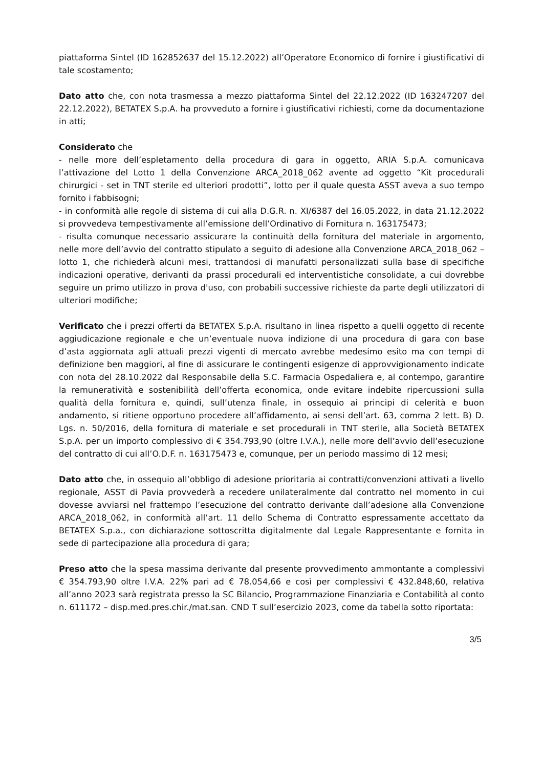piattaforma Sintel (ID 162852637 del 15.12.2022) all’Operatore Economico di fornire i giustificativi di tale scostamento;
Dato atto che, con nota trasmessa a mezzo piattaforma Sintel del 22.12.2022 (ID 163247207 del 22.12.2022), BETATEX S.p.A. ha provveduto a fornire i giustificativi richiesti, come da documentazione in atti;
Considerato che
- nelle more dell’espletamento della procedura di gara in oggetto, ARIA S.p.A. comunicava l’attivazione del Lotto 1 della Convenzione ARCA_2018_062 avente ad oggetto “Kit procedurali chirurgici - set in TNT sterile ed ulteriori prodotti”, lotto per il quale questa ASST aveva a suo tempo fornito i fabbisogni;
- in conformità alle regole di sistema di cui alla D.G.R. n. XI/6387 del 16.05.2022, in data 21.12.2022 si provvedeva tempestivamente all’emissione dell’Ordinativo di Fornitura n. 163175473;
- risulta comunque necessario assicurare la continuità della fornitura del materiale in argomento, nelle more dell’avvio del contratto stipulato a seguito di adesione alla Convenzione ARCA_2018_062 – lotto 1, che richiederà alcuni mesi, trattandosi di manufatti personalizzati sulla base di specifiche indicazioni operative, derivanti da prassi procedurali ed interventistiche consolidate, a cui dovrebbe seguire un primo utilizzo in prova d'uso, con probabili successive richieste da parte degli utilizzatori di ulteriori modifiche;
Verificato che i prezzi offerti da BETATEX S.p.A. risultano in linea rispetto a quelli oggetto di recente aggiudicazione regionale e che un’eventuale nuova indizione di una procedura di gara con base d’asta aggiornata agli attuali prezzi vigenti di mercato avrebbe medesimo esito ma con tempi di definizione ben maggiori, al fine di assicurare le contingenti esigenze di approvvigionamento indicate con nota del 28.10.2022 dal Responsabile della S.C. Farmacia Ospedaliera e, al contempo, garantire la remuneratività e sostenibilità dell’offerta economica, onde evitare indebite ripercussioni sulla qualità della fornitura e, quindi, sull’utenza finale, in ossequio ai principi di celerità e buon andamento, si ritiene opportuno procedere all’affidamento, ai sensi dell’art. 63, comma 2 lett. B) D. Lgs. n. 50/2016, della fornitura di materiale e set procedurali in TNT sterile, alla Società BETATEX S.p.A. per un importo complessivo di € 354.793,90 (oltre I.V.A.), nelle more dell’avvio dell’esecuzione del contratto di cui all’O.D.F. n. 163175473 e, comunque, per un periodo massimo di 12 mesi;
Dato atto che, in ossequio all’obbligo di adesione prioritaria ai contratti/convenzioni attivati a livello regionale, ASST di Pavia provvederà a recedere unilateralmente dal contratto nel momento in cui dovesse avviarsi nel frattempo l’esecuzione del contratto derivante dall’adesione alla Convenzione ARCA_2018_062, in conformità all’art. 11 dello Schema di Contratto espressamente accettato da BETATEX S.p.a., con dichiarazione sottoscritta digitalmente dal Legale Rappresentante e fornita in sede di partecipazione alla procedura di gara;
Preso atto che la spesa massima derivante dal presente provvedimento ammontante a complessivi € 354.793,90 oltre I.V.A. 22% pari ad € 78.054,66 e così per complessivi € 432.848,60, relativa all’anno 2023 sarà registrata presso la SC Bilancio, Programmazione Finanziaria e Contabilità al conto n. 611172 – disp.med.pres.chir./mat.san. CND T sull’esercizio 2023, come da tabella sotto riportata:
3/5